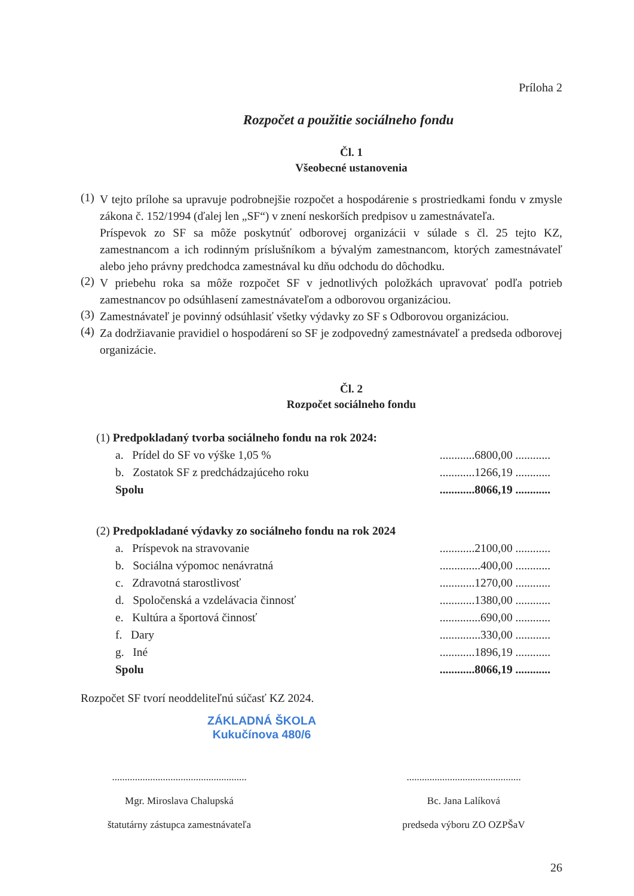Príloha 2
Rozpočet a použitie sociálneho fondu
Čl. 1
Všeobecné ustanovenia
(1)
V tejto prílohe sa upravuje podrobnejšie rozpočet a hospodárenie s prostriedkami fondu v zmysle zákona č. 152/1994 (ďalej len „SF“) v znení neskorších predpisov u zamestnávateľa.
Príspevok zo SF sa môže poskytnúť odborovej organizácii v súlade s čl. 25 tejto KZ, zamestnancom a ich rodinným príslušníkom a bývalým zamestnancom, ktorých zamestnávateľ alebo jeho právny predchodca zamestnával ku dňu odchodu do dôchodku.
(2)
V priebehu roka sa môže rozpočet SF v jednotlivých položkách upravovať podľa potrieb zamestnancov po odsúhlasení zamestnávateľom a odborovou organizáciou.
(3)
Zamestnávateľ je povinný odsúhlasiť všetky výdavky zo SF s Odborovou organizáciou.
(4)
Za dodržiavanie pravidiel o hospodárení so SF je zodpovedný zamestnávateľ a predseda odborovej organizácie.
Čl. 2
Rozpočet sociálneho fondu
| (1) Predpokladaný tvorba sociálneho fondu na rok 2024: | | |
| | a. Prídel do SF vo výške 1,05 % | ............6800,00 ............ |
| | b. Zostatok SF z predchádzajúceho roku | ............1266,19 ............ |
| | Spolu | ............8066,19 ............ |
| (2) Predpokladané výdavky zo sociálneho fondu na rok 2024 | | |
| | a. Príspevok na stravovanie | ............2100,00 ............ |
| | b. Sociálna výpomoc nenávratná | ..............400,00 ............ |
| | c. Zdravotná starostlivosť | ............1270,00 ............ |
| | d. Spoločenská a vzdelávacia činnosť | ............1380,00 ............ |
| | e. Kultúra a športová činnosť | ..............690,00 ............ |
| | f. Dary | ..............330,00 ............ |
| | g. Iné | ............1896,19 ............ |
| | Spolu | ............8066,19 ............ |
Rozpočet SF tvorí neoddeliteľnú súčasť KZ 2024.
ZÁKLADNÁ ŠKOLA
Kukučínova 480/6
.....................................................
Mgr. Miroslava Chalupská
štatutárny zástupca zamestnávateľa
.............................................
Bc. Jana Lalíková
predseda výboru ZO OZPŠaV
26